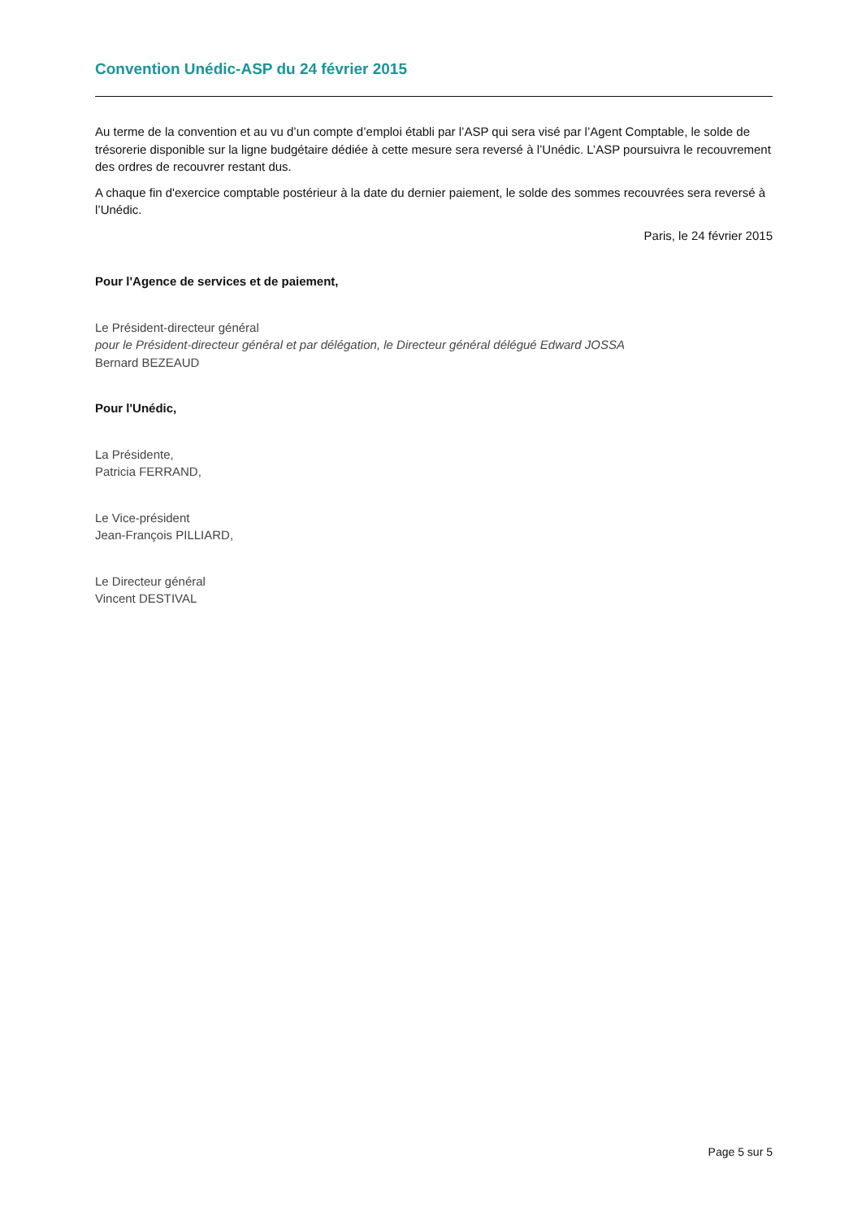Convention Unédic-ASP du 24 février 2015
Au terme de la convention et au vu d’un compte d’emploi établi par l’ASP qui sera visé par l’Agent Comptable, le solde de trésorerie disponible sur la ligne budgétaire dédiée à cette mesure sera reversé à l’Unédic. L’ASP poursuivra le recouvrement des ordres de recouvrer restant dus.
A chaque fin d'exercice comptable postérieur à la date du dernier paiement, le solde des sommes recouvrées sera reversé à l’Unédic.
Paris, le 24 février 2015
Pour l'Agence de services et de paiement,
Le Président-directeur général
pour le Président-directeur général et par délégation, le Directeur général délégué Edward JOSSA
Bernard BEZEAUD
Pour l'Unédic,
La Présidente,
Patricia FERRAND,
Le Vice-président
Jean-François PILLIARD,
Le Directeur général
Vincent DESTIVAL
Page 5 sur 5